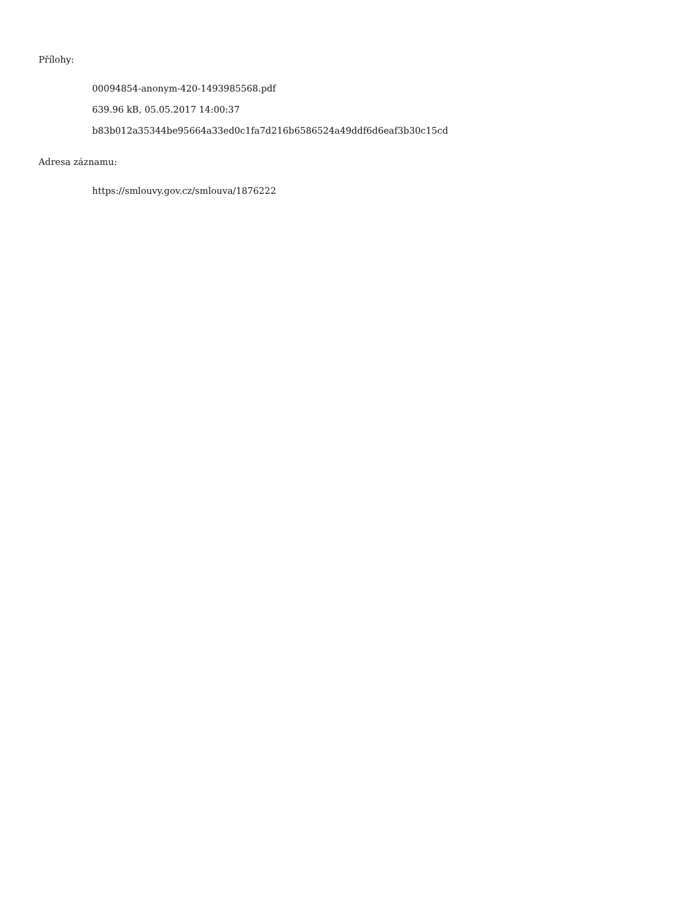Přílohy:
00094854-anonym-420-1493985568.pdf
639.96 kB, 05.05.2017 14:00:37
b83b012a35344be95664a33ed0c1fa7d216b6586524a49ddf6d6eaf3b30c15cd
Adresa záznamu:
https://smlouvy.gov.cz/smlouva/1876222